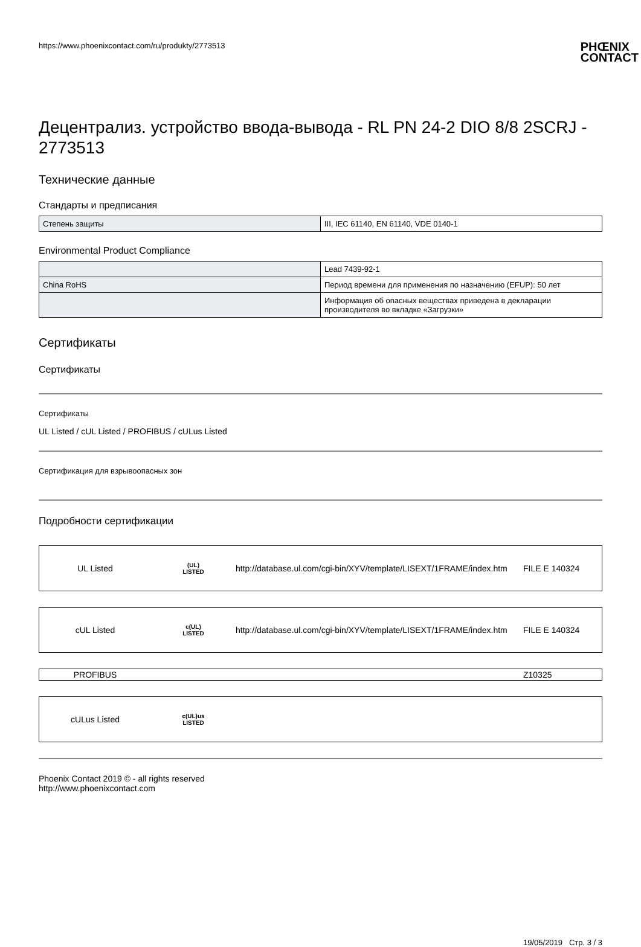https://www.phoenixcontact.com/ru/produkty/2773513 PHŒNIX
CONTACT
Децентрализ. устройство ввода-вывода - RL PN 24-2 DIO 8/8 2SCRJ - 2773513
Технические данные
Стандарты и предписания
| Степень защиты | III, IEC 61140, EN 61140, VDE 0140-1 |
Environmental Product Compliance
| | Lead 7439-92-1 |
| China RoHS | Период времени для применения по назначению (EFUP): 50 лет |
| | Информация об опасных веществах приведена в декларации производителя во вкладке «Загрузки» |
Сертификаты
Сертификаты
Сертификаты
UL Listed / cUL Listed / PROFIBUS / cULus Listed
Сертификация для взрывоопасных зон
Подробности сертификации
UL Listed (UL)
LISTED http://database.ul.com/cgi-bin/XYV/template/LISEXT/1FRAME/index.htm FILE E 140324
cUL Listed c(UL)
LISTED http://database.ul.com/cgi-bin/XYV/template/LISEXT/1FRAME/index.htm FILE E 140324
PROFIBUS Z10325
cULus Listed c(UL)us
LISTED
Phoenix Contact 2019 © - all rights reserved
http://www.phoenixcontact.com
19/05/2019 Стр. 3 / 3